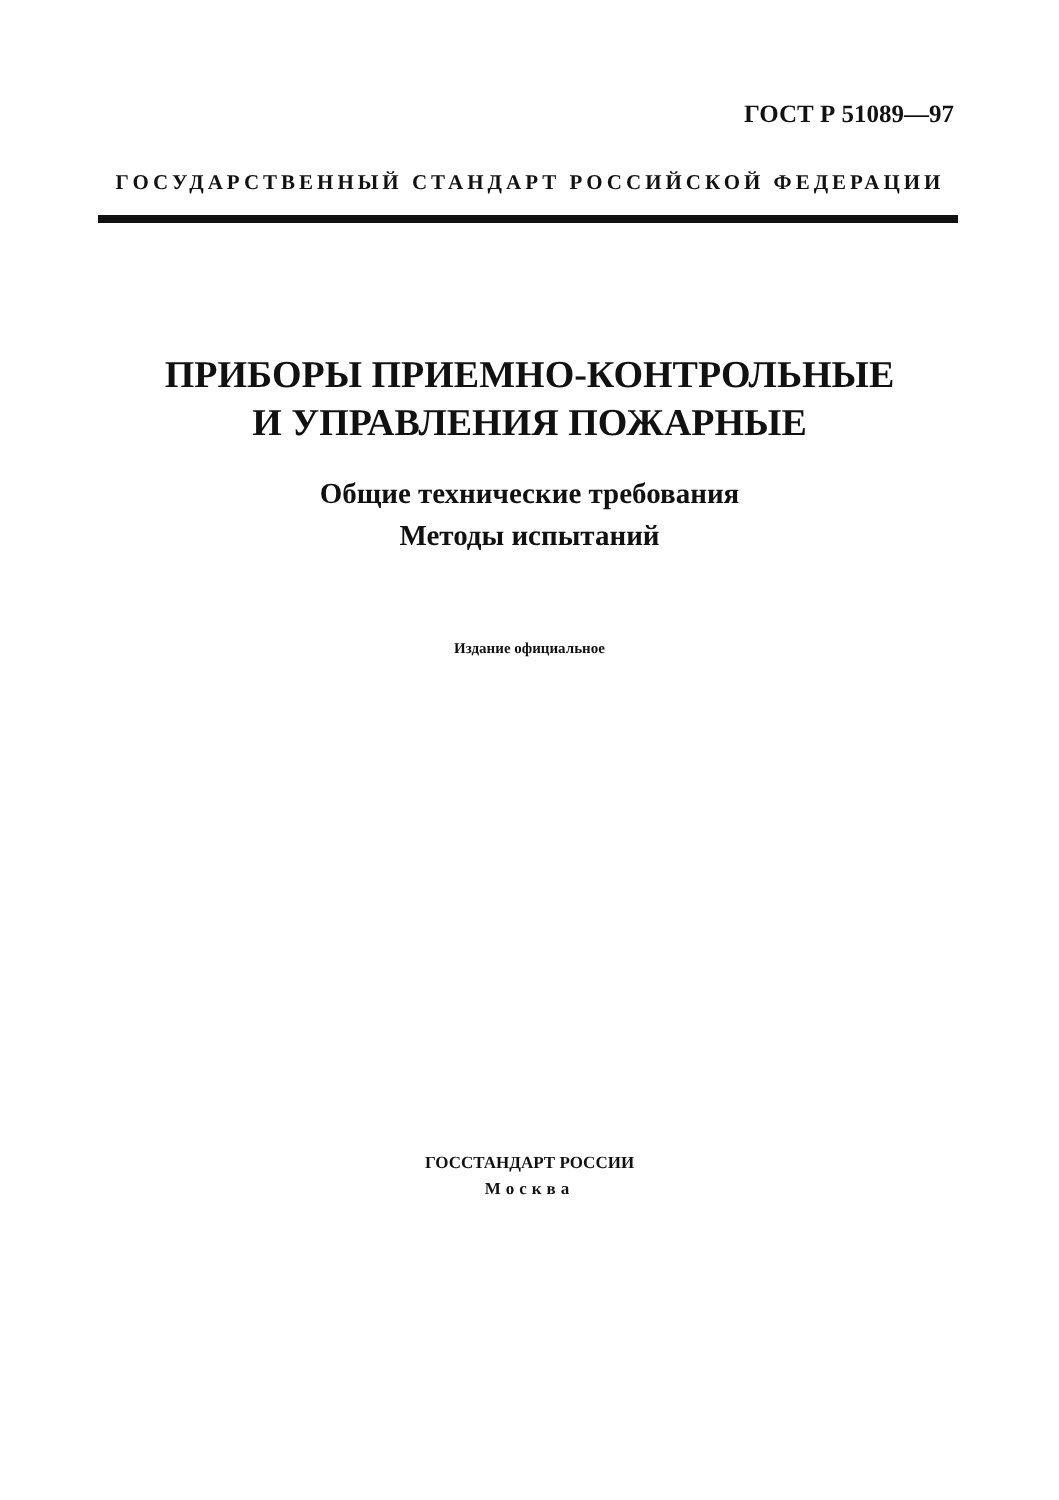ГОСТ Р 51089—97
ГОСУДАРСТВЕННЫЙ СТАНДАРТ РОССИЙСКОЙ ФЕДЕРАЦИИ
ПРИБОРЫ ПРИЕМНО-КОНТРОЛЬНЫЕ
И УПРАВЛЕНИЯ ПОЖАРНЫЕ
Общие технические требования
Методы испытаний
Издание официальное
ГОССТАНДАРТ РОССИИ
Москва